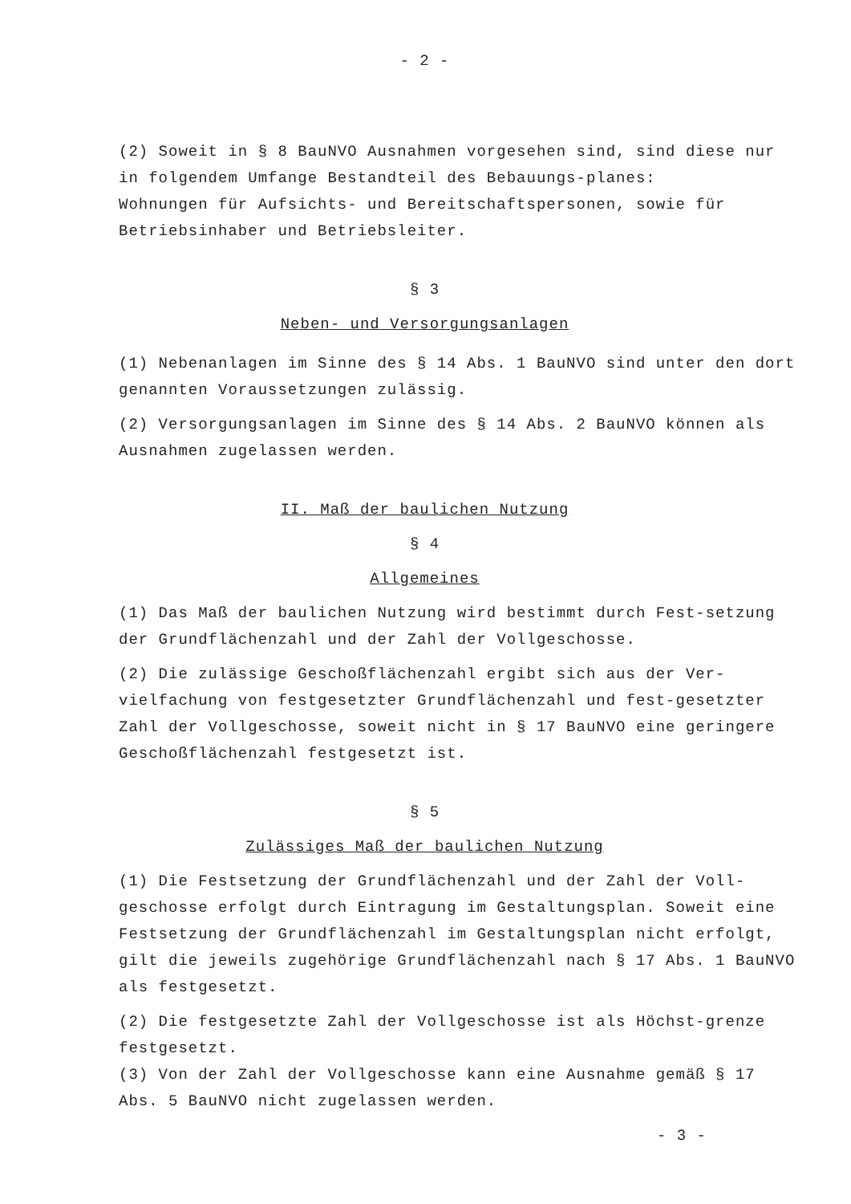- 2 -
(2) Soweit in § 8 BauNVO Ausnahmen vorgesehen sind, sind diese nur in folgendem Umfange Bestandteil des Bebauungs-planes:
Wohnungen für Aufsichts- und Bereitschaftspersonen, sowie für Betriebsinhaber und Betriebsleiter.
§ 3
Neben- und Versorgungsanlagen
(1) Nebenanlagen im Sinne des § 14 Abs. 1 BauNVO sind unter den dort genannten Voraussetzungen zulässig.
(2) Versorgungsanlagen im Sinne des § 14 Abs. 2 BauNVO können als Ausnahmen zugelassen werden.
II. Maß der baulichen Nutzung
§ 4
Allgemeines
(1) Das Maß der baulichen Nutzung wird bestimmt durch Fest-setzung der Grundflächenzahl und der Zahl der Vollgeschosse.
(2) Die zulässige Geschoßflächenzahl ergibt sich aus der Ver-vielfachung von festgesetzter Grundflächenzahl und fest-gesetzter Zahl der Vollgeschosse, soweit nicht in § 17 BauNVO eine geringere Geschoßflächenzahl festgesetzt ist.
§ 5
Zulässiges Maß der baulichen Nutzung
(1) Die Festsetzung der Grundflächenzahl und der Zahl der Voll-geschosse erfolgt durch Eintragung im Gestaltungsplan. Soweit eine Festsetzung der Grundflächenzahl im Gestaltungsplan nicht erfolgt, gilt die jeweils zugehörige Grundflächenzahl nach § 17 Abs. 1 BauNVO als festgesetzt.
(2) Die festgesetzte Zahl der Vollgeschosse ist als Höchst-grenze festgesetzt.
(3) Von der Zahl der Vollgeschosse kann eine Ausnahme gemäß § 17 Abs. 5 BauNVO nicht zugelassen werden.
- 3 -